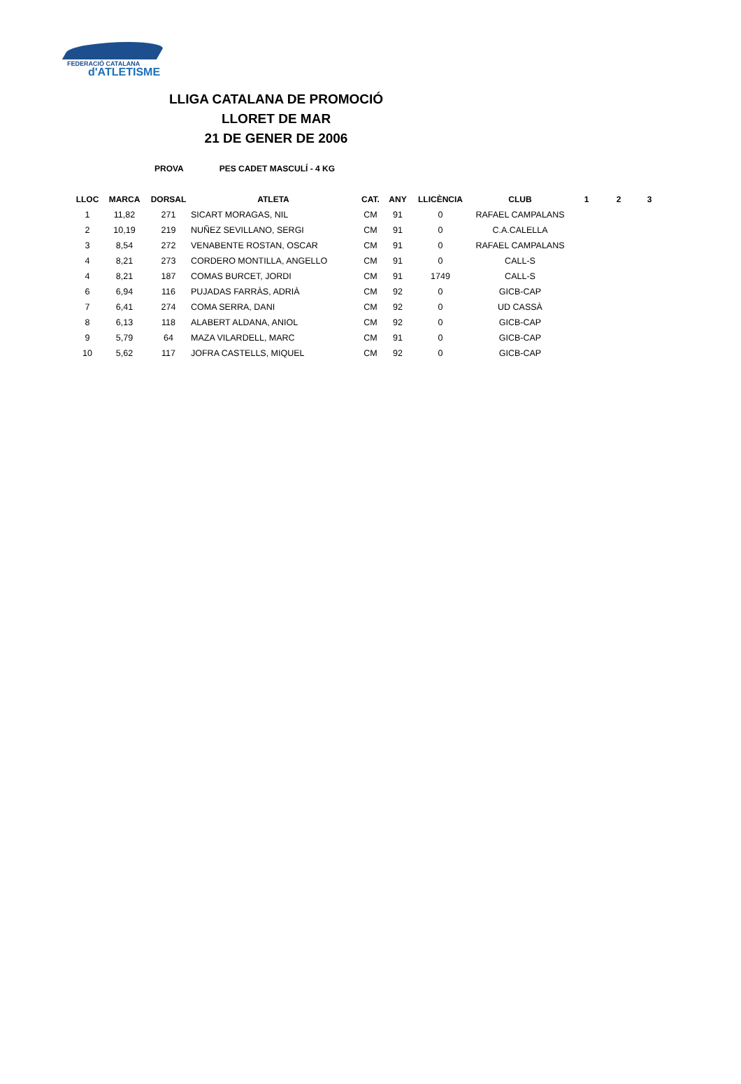FEDERACIÓ CATALANA
d'ATLETISME
LLIGA CATALANA DE PROMOCIÓ
LLORET DE MAR
21 DE GENER DE 2006
PROVA PES CADET MASCULÍ - 4 KG
| LLOC | MARCA | DORSAL | ATLETA | CAT. | ANY | LLICÈNCIA | CLUB | 1 | 2 | 3 |
| --- | --- | --- | --- | --- | --- | --- | --- | --- | --- | --- |
| 1 | 11,82 | 271 | SICART MORAGAS, NIL | CM | 91 | 0 | RAFAEL CAMPALANS | | | |
| 2 | 10,19 | 219 | NUÑEZ SEVILLANO, SERGI | CM | 91 | 0 | C.A.CALELLA | | | |
| 3 | 8,54 | 272 | VENABENTE ROSTAN, OSCAR | CM | 91 | 0 | RAFAEL CAMPALANS | | | |
| 4 | 8,21 | 273 | CORDERO MONTILLA, ANGELLO | CM | 91 | 0 | CALL-S | | | |
| 4 | 8,21 | 187 | COMAS BURCET, JORDI | CM | 91 | 1749 | CALL-S | | | |
| 6 | 6,94 | 116 | PUJADAS FARRÀS, ADRIÀ | CM | 92 | 0 | GICB-CAP | | | |
| 7 | 6,41 | 274 | COMA SERRA, DANI | CM | 92 | 0 | UD CASSÀ | | | |
| 8 | 6,13 | 118 | ALABERT ALDANA, ANIOL | CM | 92 | 0 | GICB-CAP | | | |
| 9 | 5,79 | 64 | MAZA VILARDELL, MARC | CM | 91 | 0 | GICB-CAP | | | |
| 10 | 5,62 | 117 | JOFRA CASTELLS, MIQUEL | CM | 92 | 0 | GICB-CAP | | | |